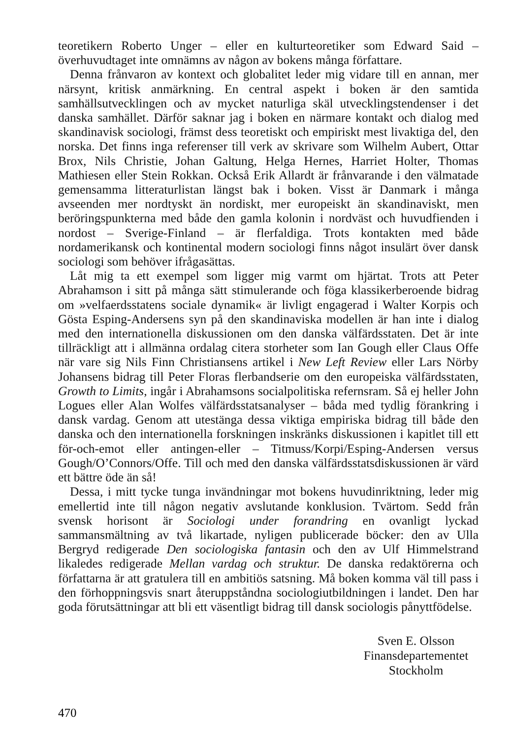teoretikern Roberto Unger – eller en kulturteoretiker som Edward Said – överhuvudtaget inte omnämns av någon av bokens många författare.
Denna frånvaron av kontext och globalitet leder mig vidare till en annan, mer närsynt, kritisk anmärkning. En central aspekt i boken är den samtida samhällsutvecklingen och av mycket naturliga skäl utvecklingstendenser i det danska samhället. Därför saknar jag i boken en närmare kontakt och dialog med skandinavisk sociologi, främst dess teoretiskt och empiriskt mest livaktiga del, den norska. Det finns inga referenser till verk av skrivare som Wilhelm Aubert, Ottar Brox, Nils Christie, Johan Galtung, Helga Hernes, Harriet Holter, Thomas Mathiesen eller Stein Rokkan. Också Erik Allardt är frånvarande i den välmatade gemensamma litteraturlistan längst bak i boken. Visst är Danmark i många avseenden mer nordtyskt än nordiskt, mer europeiskt än skandinaviskt, men beröringspunkterna med både den gamla kolonin i nordväst och huvudfienden i nordost – Sverige-Finland – är flerfaldiga. Trots kontakten med både nordamerikansk och kontinental modern sociologi finns något insulärt över dansk sociologi som behöver ifrågasättas.
Låt mig ta ett exempel som ligger mig varmt om hjärtat. Trots att Peter Abrahamson i sitt på många sätt stimulerande och föga klassikerberoende bidrag om »velfaerdsstatens sociale dynamik« är livligt engagerad i Walter Korpis och Gösta Esping-Andersens syn på den skandinaviska modellen är han inte i dialog med den internationella diskussionen om den danska välfärdsstaten. Det är inte tillräckligt att i allmänna ordalag citera storheter som Ian Gough eller Claus Offe när vare sig Nils Finn Christiansens artikel i New Left Review eller Lars Nörby Johansens bidrag till Peter Floras flerbandserie om den europeiska välfärdsstaten, Growth to Limits, ingår i Abrahamsons socialpolitiska refernsram. Så ej heller John Logues eller Alan Wolfes välfärdsstatsanalyser – båda med tydlig förankring i dansk vardag. Genom att utestänga dessa viktiga empiriska bidrag till både den danska och den internationella forskningen inskränks diskussionen i kapitlet till ett för-och-emot eller antingen-eller – Titmuss/Korpi/Esping-Andersen versus Gough/O’Connors/Offe. Till och med den danska välfärdsstatsdiskussionen är värd ett bättre öde än så!
Dessa, i mitt tycke tunga invändningar mot bokens huvudinriktning, leder mig emellertid inte till någon negativ avslutande konklusion. Tvärtom. Sedd från svensk horisont är Sociologi under forandring en ovanligt lyckad sammansmältning av två likartade, nyligen publicerade böcker: den av Ulla Bergryd redigerade Den sociologiska fantasin och den av Ulf Himmelstrand likaledes redigerade Mellan vardag och struktur. De danska redaktörerna och författarna är att gratulera till en ambitiös satsning. Må boken komma väl till pass i den förhoppningsvis snart återuppståndna sociologiutbildningen i landet. Den har goda förutsättningar att bli ett väsentligt bidrag till dansk sociologis pånyttfödelse.
Sven E. Olsson
Finansdepartementet
Stockholm
470